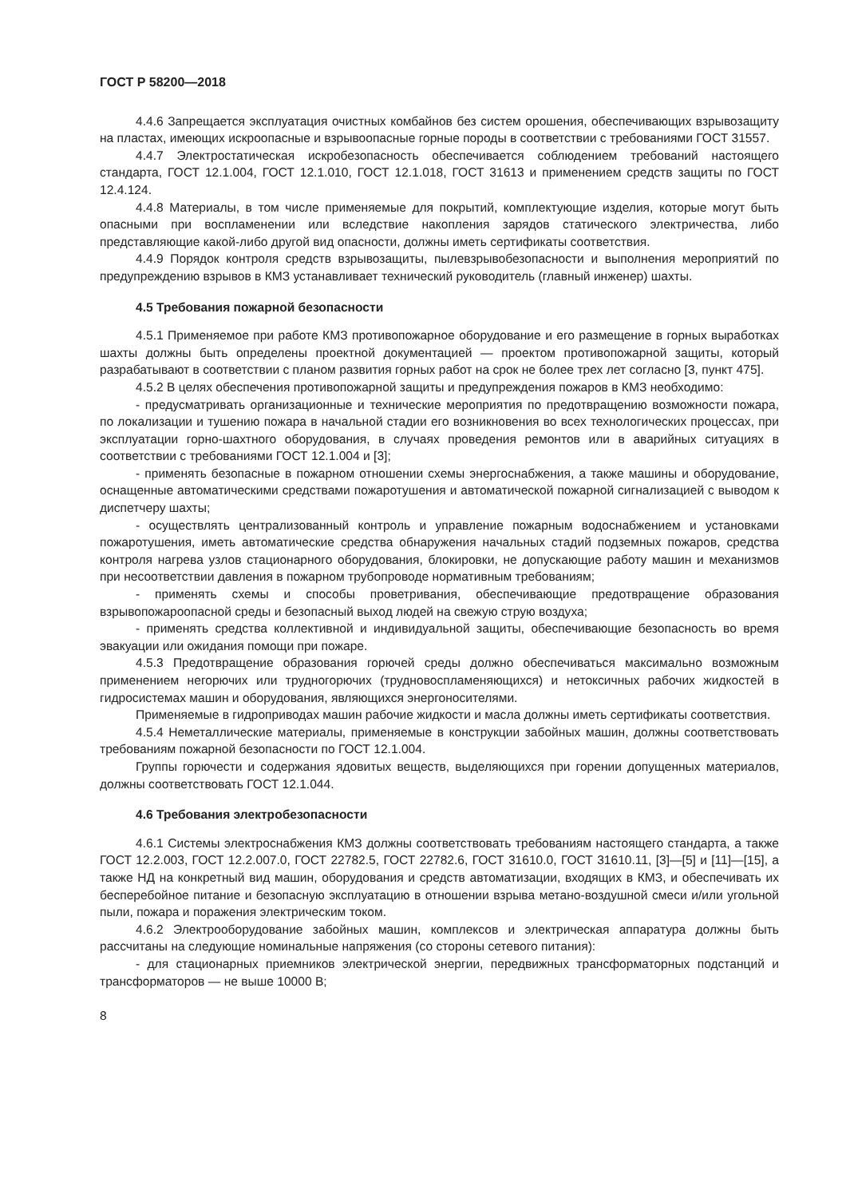ГОСТ Р 58200—2018
4.4.6 Запрещается эксплуатация очистных комбайнов без систем орошения, обеспечивающих взрывозащиту на пластах, имеющих искроопасные и взрывоопасные горные породы в соответствии с требованиями ГОСТ 31557.
4.4.7 Электростатическая искробезопасность обеспечивается соблюдением требований настоящего стандарта, ГОСТ 12.1.004, ГОСТ 12.1.010, ГОСТ 12.1.018, ГОСТ 31613 и применением средств защиты по ГОСТ 12.4.124.
4.4.8 Материалы, в том числе применяемые для покрытий, комплектующие изделия, которые могут быть опасными при воспламенении или вследствие накопления зарядов статического электричества, либо представляющие какой-либо другой вид опасности, должны иметь сертификаты соответствия.
4.4.9 Порядок контроля средств взрывозащиты, пылевзрывобезопасности и выполнения мероприятий по предупреждению взрывов в КМЗ устанавливает технический руководитель (главный инженер) шахты.
4.5 Требования пожарной безопасности
4.5.1 Применяемое при работе КМЗ противопожарное оборудование и его размещение в горных выработках шахты должны быть определены проектной документацией — проектом противопожарной защиты, который разрабатывают в соответствии с планом развития горных работ на срок не более трех лет согласно [3, пункт 475].
4.5.2 В целях обеспечения противопожарной защиты и предупреждения пожаров в КМЗ необходимо:
- предусматривать организационные и технические мероприятия по предотвращению возможности пожара, по локализации и тушению пожара в начальной стадии его возникновения во всех технологических процессах, при эксплуатации горно-шахтного оборудования, в случаях проведения ремонтов или в аварийных ситуациях в соответствии с требованиями ГОСТ 12.1.004 и [3];
- применять безопасные в пожарном отношении схемы энергоснабжения, а также машины и оборудование, оснащенные автоматическими средствами пожаротушения и автоматической пожарной сигнализацией с выводом к диспетчеру шахты;
- осуществлять централизованный контроль и управление пожарным водоснабжением и установками пожаротушения, иметь автоматические средства обнаружения начальных стадий подземных пожаров, средства контроля нагрева узлов стационарного оборудования, блокировки, не допускающие работу машин и механизмов при несоответствии давления в пожарном трубопроводе нормативным требованиям;
- применять схемы и способы проветривания, обеспечивающие предотвращение образования взрывопожароопасной среды и безопасный выход людей на свежую струю воздуха;
- применять средства коллективной и индивидуальной защиты, обеспечивающие безопасность во время эвакуации или ожидания помощи при пожаре.
4.5.3 Предотвращение образования горючей среды должно обеспечиваться максимально возможным применением негорючих или трудногорючих (трудновоспламеняющихся) и нетоксичных рабочих жидкостей в гидросистемах машин и оборудования, являющихся энергоносителями.
Применяемые в гидроприводах машин рабочие жидкости и масла должны иметь сертификаты соответствия.
4.5.4 Неметаллические материалы, применяемые в конструкции забойных машин, должны соответствовать требованиям пожарной безопасности по ГОСТ 12.1.004.
Группы горючести и содержания ядовитых веществ, выделяющихся при горении допущенных материалов, должны соответствовать ГОСТ 12.1.044.
4.6 Требования электробезопасности
4.6.1 Системы электроснабжения КМЗ должны соответствовать требованиям настоящего стандарта, а также ГОСТ 12.2.003, ГОСТ 12.2.007.0, ГОСТ 22782.5, ГОСТ 22782.6, ГОСТ 31610.0, ГОСТ 31610.11, [3]—[5] и [11]—[15], а также НД на конкретный вид машин, оборудования и средств автоматизации, входящих в КМЗ, и обеспечивать их бесперебойное питание и безопасную эксплуатацию в отношении взрыва метано-воздушной смеси и/или угольной пыли, пожара и поражения электрическим током.
4.6.2 Электрооборудование забойных машин, комплексов и электрическая аппаратура должны быть рассчитаны на следующие номинальные напряжения (со стороны сетевого питания):
- для стационарных приемников электрической энергии, передвижных трансформаторных подстанций и трансформаторов — не выше 10000 В;
8